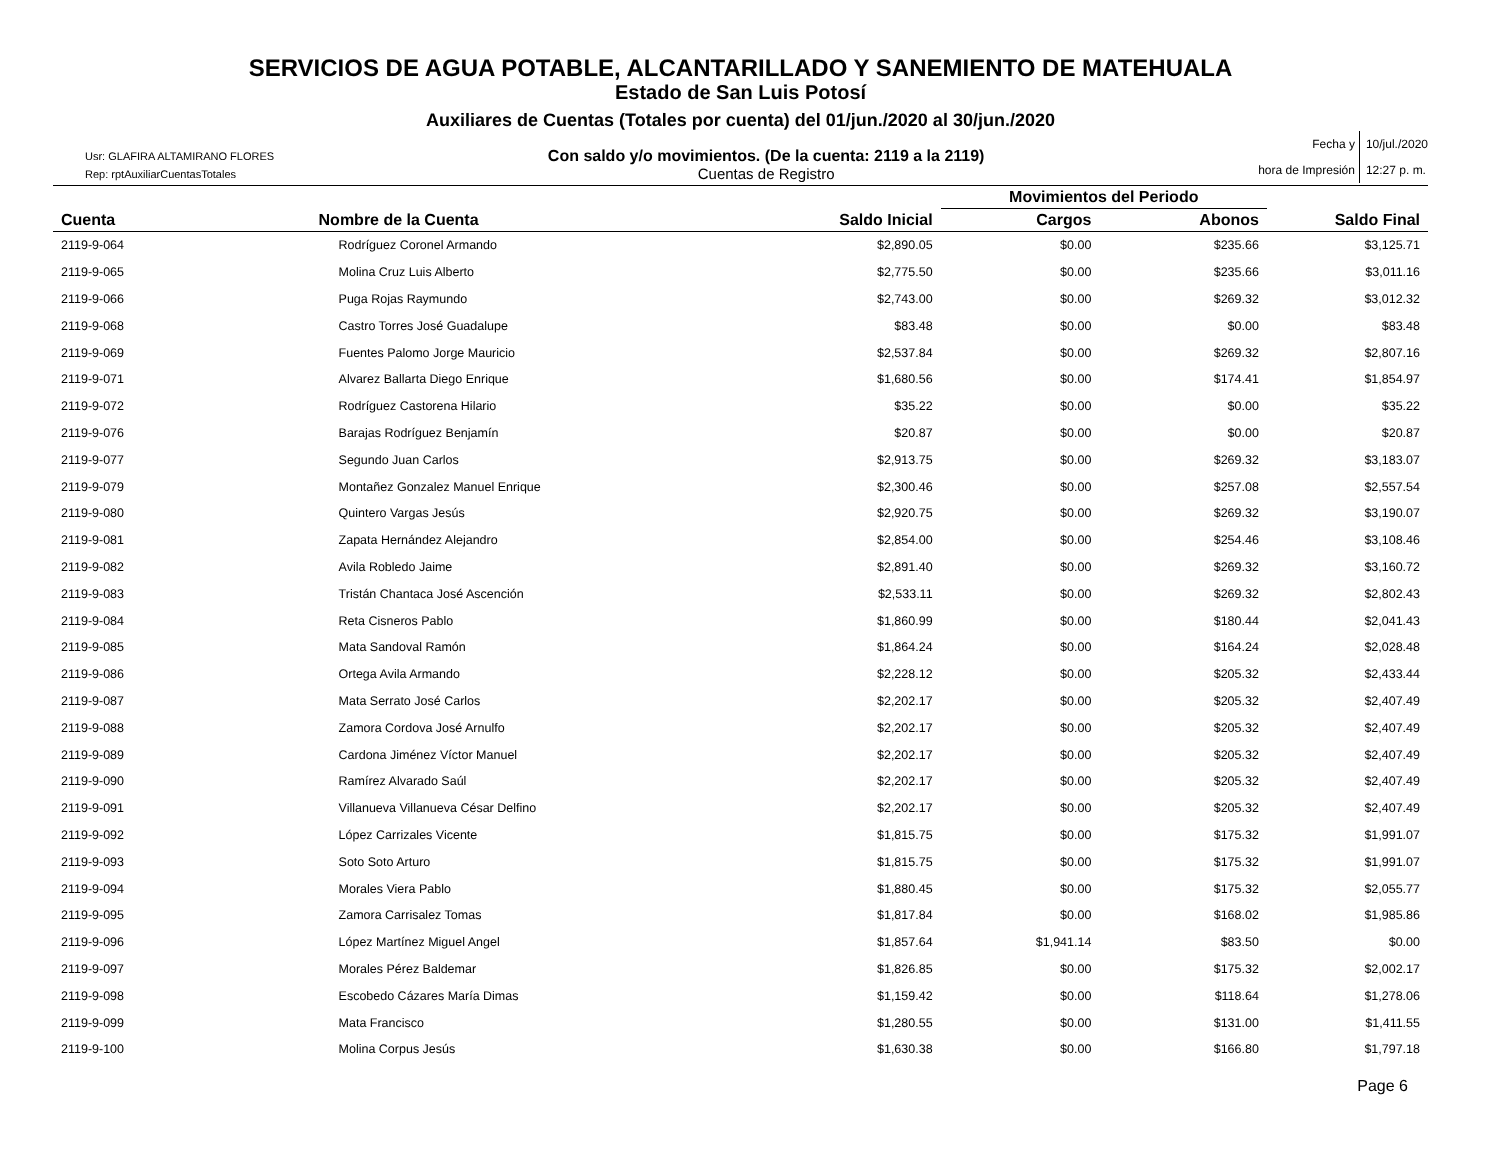SERVICIOS DE AGUA POTABLE, ALCANTARILLADO Y SANEMIENTO DE MATEHUALA
Estado de San Luis Potosí
Auxiliares de Cuentas (Totales por cuenta) del 01/jun./2020 al 30/jun./2020
Usr: GLAFIRA ALTAMIRANO FLORES
Rep: rptAuxiliarCuentasTotales
Con saldo y/o movimientos. (De la cuenta: 2119 a la 2119)
Cuentas de Registro
Fecha y
hora de Impresión
10/jul./2020
12:27 p. m.
| | | | Movimientos del Periodo | | |
| --- | --- | --- | --- | --- | --- |
| Cuenta | Nombre de la Cuenta | Saldo Inicial | Cargos | Abonos | Saldo Final |
| 2119-9-064 | Rodríguez Coronel Armando | $2,890.05 | $0.00 | $235.66 | $3,125.71 |
| 2119-9-065 | Molina Cruz Luis Alberto | $2,775.50 | $0.00 | $235.66 | $3,011.16 |
| 2119-9-066 | Puga Rojas Raymundo | $2,743.00 | $0.00 | $269.32 | $3,012.32 |
| 2119-9-068 | Castro Torres José Guadalupe | $83.48 | $0.00 | $0.00 | $83.48 |
| 2119-9-069 | Fuentes Palomo Jorge Mauricio | $2,537.84 | $0.00 | $269.32 | $2,807.16 |
| 2119-9-071 | Alvarez Ballarta Diego Enrique | $1,680.56 | $0.00 | $174.41 | $1,854.97 |
| 2119-9-072 | Rodríguez Castorena Hilario | $35.22 | $0.00 | $0.00 | $35.22 |
| 2119-9-076 | Barajas Rodríguez Benjamín | $20.87 | $0.00 | $0.00 | $20.87 |
| 2119-9-077 | Segundo Juan Carlos | $2,913.75 | $0.00 | $269.32 | $3,183.07 |
| 2119-9-079 | Montañez Gonzalez Manuel Enrique | $2,300.46 | $0.00 | $257.08 | $2,557.54 |
| 2119-9-080 | Quintero Vargas Jesús | $2,920.75 | $0.00 | $269.32 | $3,190.07 |
| 2119-9-081 | Zapata Hernández Alejandro | $2,854.00 | $0.00 | $254.46 | $3,108.46 |
| 2119-9-082 | Avila Robledo Jaime | $2,891.40 | $0.00 | $269.32 | $3,160.72 |
| 2119-9-083 | Tristán Chantaca José Ascención | $2,533.11 | $0.00 | $269.32 | $2,802.43 |
| 2119-9-084 | Reta Cisneros Pablo | $1,860.99 | $0.00 | $180.44 | $2,041.43 |
| 2119-9-085 | Mata Sandoval Ramón | $1,864.24 | $0.00 | $164.24 | $2,028.48 |
| 2119-9-086 | Ortega Avila Armando | $2,228.12 | $0.00 | $205.32 | $2,433.44 |
| 2119-9-087 | Mata Serrato José Carlos | $2,202.17 | $0.00 | $205.32 | $2,407.49 |
| 2119-9-088 | Zamora Cordova José Arnulfo | $2,202.17 | $0.00 | $205.32 | $2,407.49 |
| 2119-9-089 | Cardona Jiménez Víctor Manuel | $2,202.17 | $0.00 | $205.32 | $2,407.49 |
| 2119-9-090 | Ramírez Alvarado Saúl | $2,202.17 | $0.00 | $205.32 | $2,407.49 |
| 2119-9-091 | Villanueva Villanueva César Delfino | $2,202.17 | $0.00 | $205.32 | $2,407.49 |
| 2119-9-092 | López Carrizales Vicente | $1,815.75 | $0.00 | $175.32 | $1,991.07 |
| 2119-9-093 | Soto Soto Arturo | $1,815.75 | $0.00 | $175.32 | $1,991.07 |
| 2119-9-094 | Morales Viera Pablo | $1,880.45 | $0.00 | $175.32 | $2,055.77 |
| 2119-9-095 | Zamora Carrisalez Tomas | $1,817.84 | $0.00 | $168.02 | $1,985.86 |
| 2119-9-096 | López Martínez Miguel Angel | $1,857.64 | $1,941.14 | $83.50 | $0.00 |
| 2119-9-097 | Morales Pérez Baldemar | $1,826.85 | $0.00 | $175.32 | $2,002.17 |
| 2119-9-098 | Escobedo Cázares María Dimas | $1,159.42 | $0.00 | $118.64 | $1,278.06 |
| 2119-9-099 | Mata Francisco | $1,280.55 | $0.00 | $131.00 | $1,411.55 |
| 2119-9-100 | Molina Corpus Jesús | $1,630.38 | $0.00 | $166.80 | $1,797.18 |
Page 6